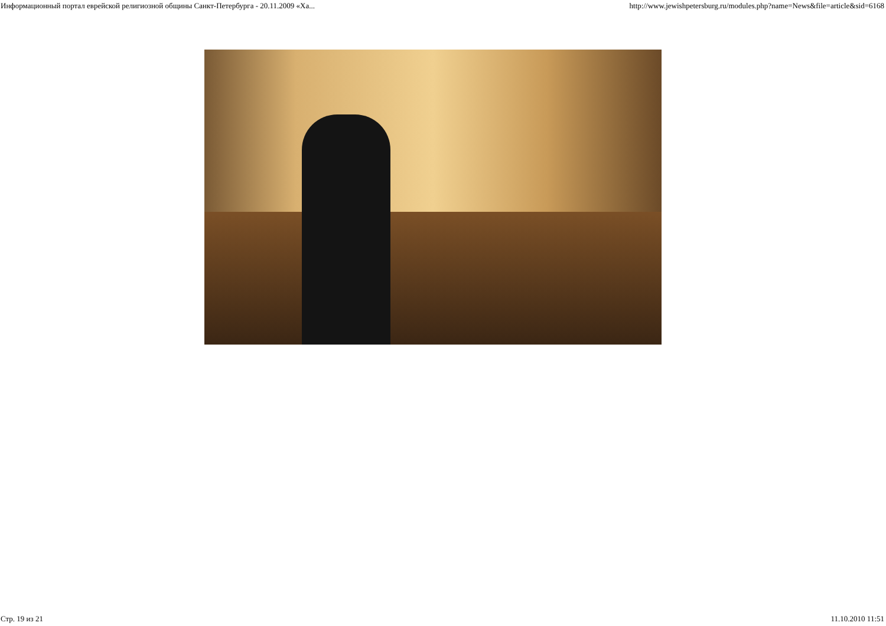Информационный портал еврейской религиозной общины Санкт-Петербурга - 20.11.2009 «Ха... http://www.jewishpetersburg.ru/modules.php?name=News&file=article&sid=6168
Стр. 19 из 21 11.10.2010 11:51